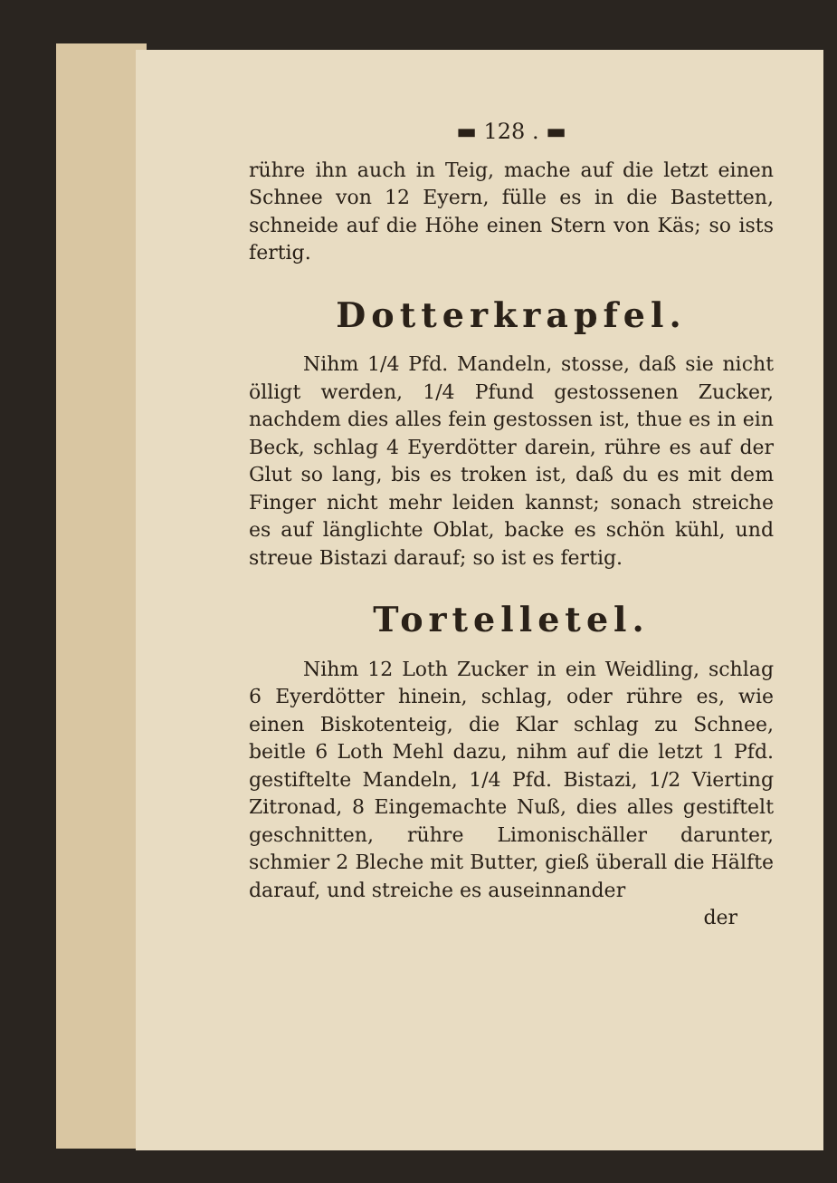▬ 128 . ▬
rühre ihn auch in Teig, mache auf die letzt einen Schnee von 12 Eyern, fülle es in die Bastetten, schneide auf die Höhe einen Stern von Käs; so ists fertig.
Dotterkrapfel.
Nihm 1/4 Pfd. Mandeln, stosse, daß sie nicht ölligt werden, 1/4 Pfund gestossenen Zucker, nachdem dies alles fein gestossen ist, thue es in ein Beck, schlag 4 Eyerdötter darein, rühre es auf der Glut so lang, bis es troken ist, daß du es mit dem Finger nicht mehr leiden kannst; sonach streiche es auf länglichte Oblat, backe es schön kühl, und streue Bistazi darauf; so ist es fertig.
Tortelletel.
Nihm 12 Loth Zucker in ein Weidling, schlag 6 Eyerdötter hinein, schlag, oder rühre es, wie einen Biskotenteig, die Klar schlag zu Schnee, beitle 6 Loth Mehl dazu, nihm auf die letzt 1 Pfd. gestiftelte Mandeln, 1/4 Pfd. Bistazi, 1/2 Vierting Zitronad, 8 Eingemachte Nuß, dies alles gestiftelt geschnitten, rühre Limonischäller darunter, schmier 2 Bleche mit Butter, gieß überall die Hälfte darauf, und streiche es auseinnander
der